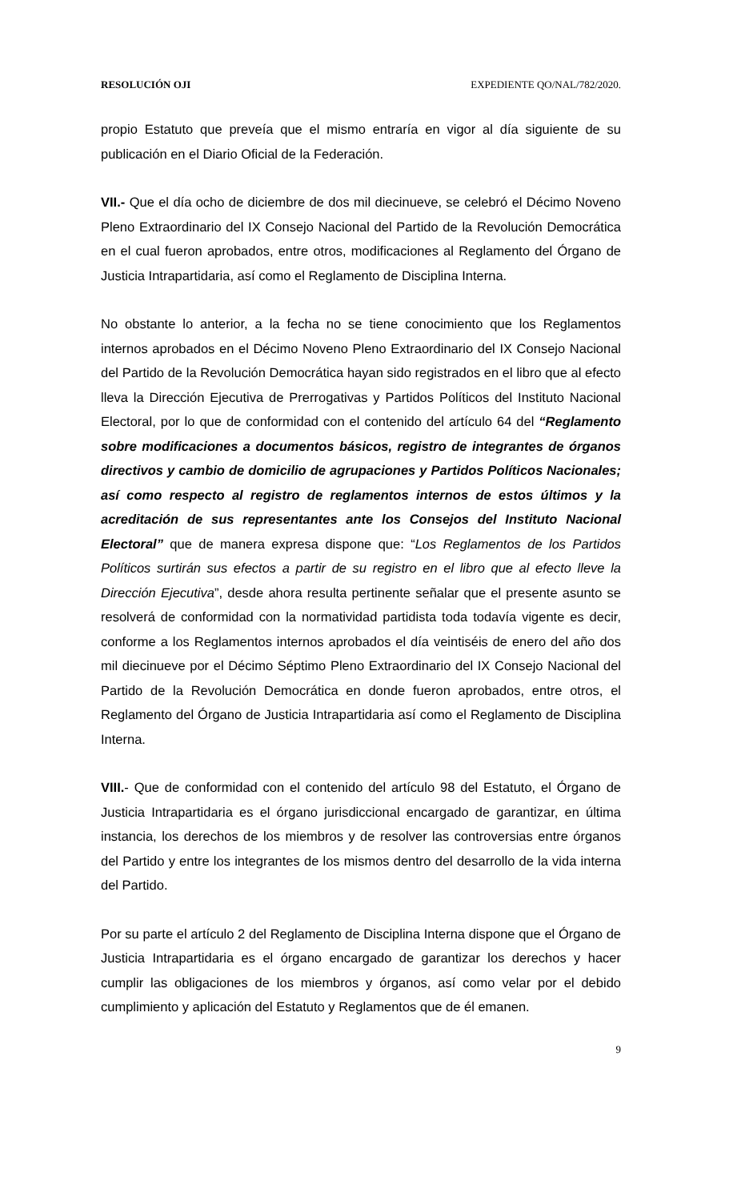RESOLUCIÓN OJI EXPEDIENTE QO/NAL/782/2020.
propio Estatuto que preveía que el mismo entraría en vigor al día siguiente de su publicación en el Diario Oficial de la Federación.
VII.- Que el día ocho de diciembre de dos mil diecinueve, se celebró el Décimo Noveno Pleno Extraordinario del IX Consejo Nacional del Partido de la Revolución Democrática en el cual fueron aprobados, entre otros, modificaciones al Reglamento del Órgano de Justicia Intrapartidaria, así como el Reglamento de Disciplina Interna.
No obstante lo anterior, a la fecha no se tiene conocimiento que los Reglamentos internos aprobados en el Décimo Noveno Pleno Extraordinario del IX Consejo Nacional del Partido de la Revolución Democrática hayan sido registrados en el libro que al efecto lleva la Dirección Ejecutiva de Prerrogativas y Partidos Políticos del Instituto Nacional Electoral, por lo que de conformidad con el contenido del artículo 64 del “Reglamento sobre modificaciones a documentos básicos, registro de integrantes de órganos directivos y cambio de domicilio de agrupaciones y Partidos Políticos Nacionales; así como respecto al registro de reglamentos internos de estos últimos y la acreditación de sus representantes ante los Consejos del Instituto Nacional Electoral” que de manera expresa dispone que: “Los Reglamentos de los Partidos Políticos surtirán sus efectos a partir de su registro en el libro que al efecto lleve la Dirección Ejecutiva”, desde ahora resulta pertinente señalar que el presente asunto se resolverá de conformidad con la normatividad partidista toda todavía vigente es decir, conforme a los Reglamentos internos aprobados el día veintiséis de enero del año dos mil diecinueve por el Décimo Séptimo Pleno Extraordinario del IX Consejo Nacional del Partido de la Revolución Democrática en donde fueron aprobados, entre otros, el Reglamento del Órgano de Justicia Intrapartidaria así como el Reglamento de Disciplina Interna.
VIII.- Que de conformidad con el contenido del artículo 98 del Estatuto, el Órgano de Justicia Intrapartidaria es el órgano jurisdiccional encargado de garantizar, en última instancia, los derechos de los miembros y de resolver las controversias entre órganos del Partido y entre los integrantes de los mismos dentro del desarrollo de la vida interna del Partido.
Por su parte el artículo 2 del Reglamento de Disciplina Interna dispone que el Órgano de Justicia Intrapartidaria es el órgano encargado de garantizar los derechos y hacer cumplir las obligaciones de los miembros y órganos, así como velar por el debido cumplimiento y aplicación del Estatuto y Reglamentos que de él emanen.
9